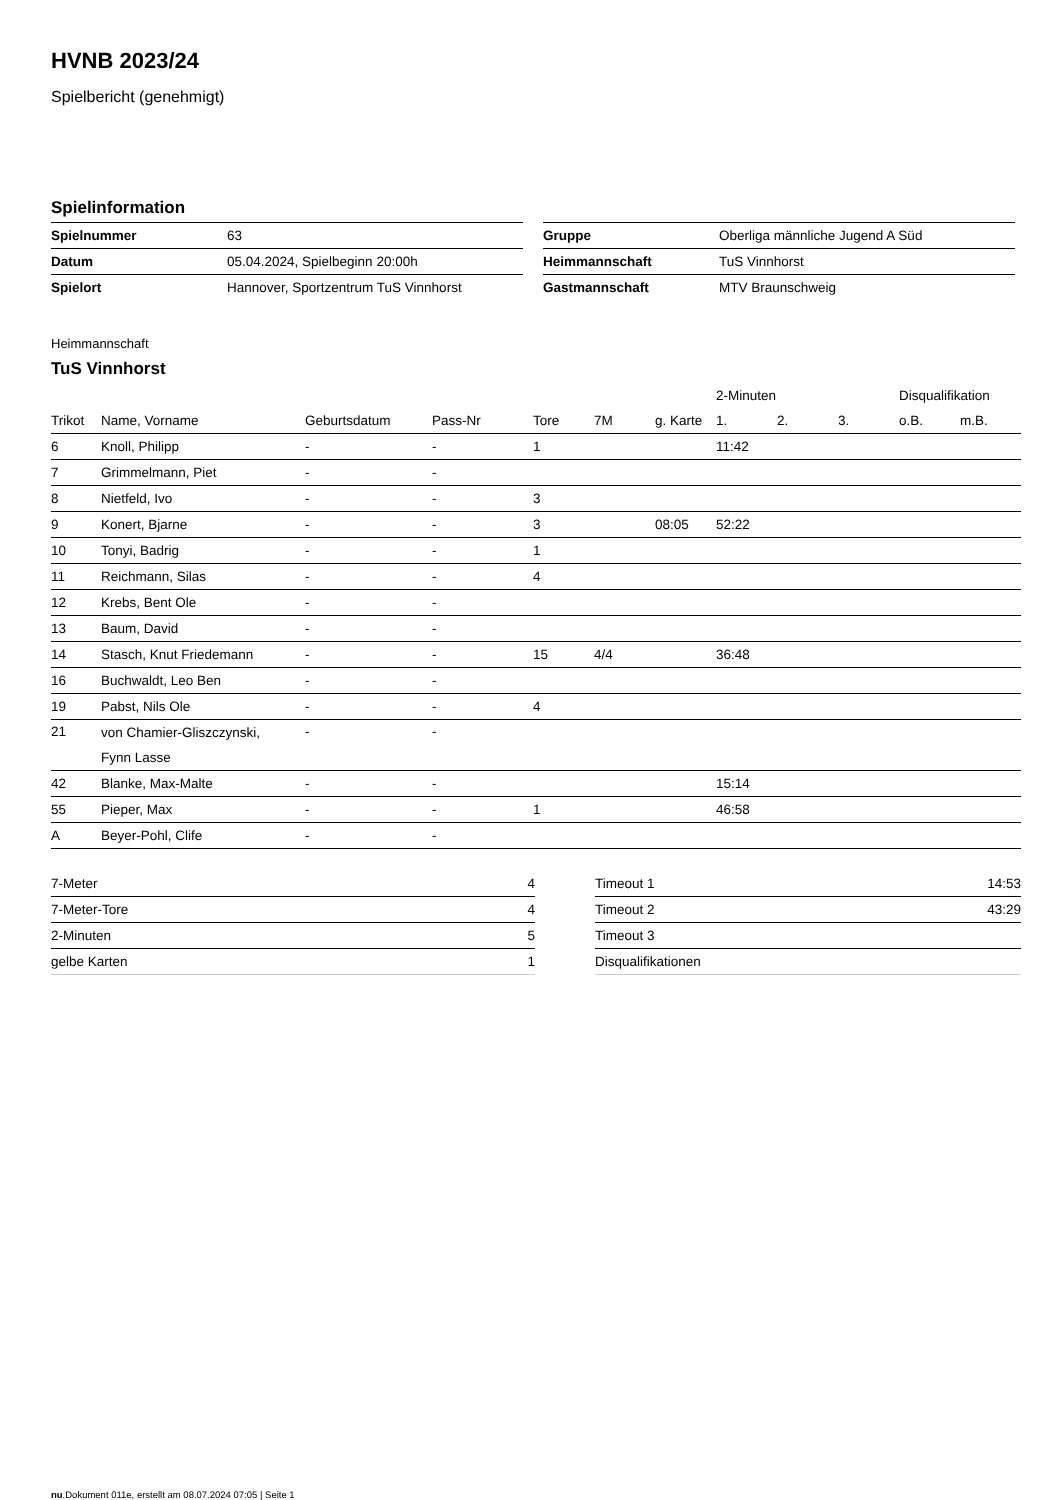HVNB 2023/24
Spielbericht (genehmigt)
Spielinformation
| Spielnummer | 63 |
| Datum | 05.04.2024, Spielbeginn 20:00h |
| Spielort | Hannover, Sportzentrum TuS Vinnhorst |
| Gruppe | Oberliga männliche Jugend A Süd |
| Heimmannschaft | TuS Vinnhorst |
| Gastmannschaft | MTV Braunschweig |
Heimmannschaft
TuS Vinnhorst
| | | | | | | | 2-Minuten | | | Disqualifikation | |
| --- | --- | --- | --- | --- | --- | --- | --- | --- | --- | --- | --- |
| Trikot | Name, Vorname | Geburtsdatum | Pass-Nr | Tore | 7M | g. Karte | 1. | 2. | 3. | o.B. | m.B. |
| 6 | Knoll, Philipp | - | - | 1 | | | 11:42 | | | | |
| 7 | Grimmelmann, Piet | - | - | | | | | | | | |
| 8 | Nietfeld, Ivo | - | - | 3 | | | | | | | |
| 9 | Konert, Bjarne | - | - | 3 | | 08:05 | 52:22 | | | | |
| 10 | Tonyi, Badrig | - | - | 1 | | | | | | | |
| 11 | Reichmann, Silas | - | - | 4 | | | | | | | |
| 12 | Krebs, Bent Ole | - | - | | | | | | | | |
| 13 | Baum, David | - | - | | | | | | | | |
| 14 | Stasch, Knut Friedemann | - | - | 15 | 4/4 | | 36:48 | | | | |
| 16 | Buchwaldt, Leo Ben | - | - | | | | | | | | |
| 19 | Pabst, Nils Ole | - | - | 4 | | | | | | | |
| 21 | von Chamier-Gliszczynski, Fynn Lasse | - | - | | | | | | | | |
| 42 | Blanke, Max-Malte | - | - | | | | 15:14 | | | | |
| 55 | Pieper, Max | - | - | 1 | | | 46:58 | | | | |
| A | Beyer-Pohl, Clife | - | - | | | | | | | | |
| 7-Meter | 4 |
| 7-Meter-Tore | 4 |
| 2-Minuten | 5 |
| gelbe Karten | 1 |
| Timeout 1 | 14:53 |
| Timeout 2 | 43:29 |
| Timeout 3 | |
| Disqualifikationen | |
nu.Dokument 011e, erstellt am 08.07.2024 07:05 | Seite 1